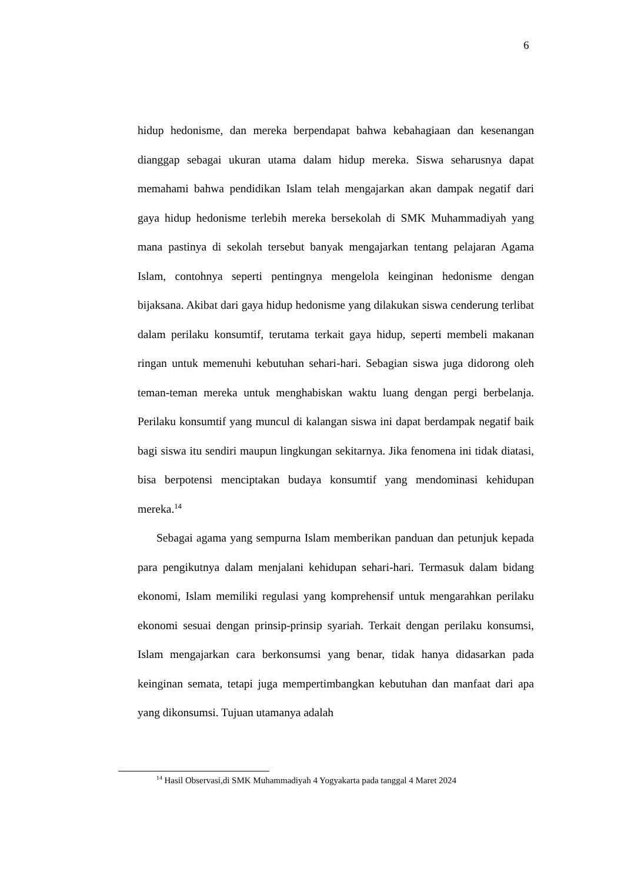6
hidup hedonisme, dan mereka berpendapat bahwa kebahagiaan dan kesenangan dianggap sebagai ukuran utama dalam hidup mereka. Siswa seharusnya dapat memahami bahwa pendidikan Islam telah mengajarkan akan dampak negatif dari gaya hidup hedonisme terlebih mereka bersekolah di SMK Muhammadiyah yang mana pastinya di sekolah tersebut banyak mengajarkan tentang pelajaran Agama Islam, contohnya seperti pentingnya mengelola keinginan hedonisme dengan bijaksana. Akibat dari gaya hidup hedonisme yang dilakukan siswa cenderung terlibat dalam perilaku konsumtif, terutama terkait gaya hidup, seperti membeli makanan ringan untuk memenuhi kebutuhan sehari-hari. Sebagian siswa juga didorong oleh teman-teman mereka untuk menghabiskan waktu luang dengan pergi berbelanja. Perilaku konsumtif yang muncul di kalangan siswa ini dapat berdampak negatif baik bagi siswa itu sendiri maupun lingkungan sekitarnya. Jika fenomena ini tidak diatasi, bisa berpotensi menciptakan budaya konsumtif yang mendominasi kehidupan mereka.<sup>14</sup>
Sebagai agama yang sempurna Islam memberikan panduan dan petunjuk kepada para pengikutnya dalam menjalani kehidupan sehari-hari. Termasuk dalam bidang ekonomi, Islam memiliki regulasi yang komprehensif untuk mengarahkan perilaku ekonomi sesuai dengan prinsip-prinsip syariah. Terkait dengan perilaku konsumsi, Islam mengajarkan cara berkonsumsi yang benar, tidak hanya didasarkan pada keinginan semata, tetapi juga mempertimbangkan kebutuhan dan manfaat dari apa yang dikonsumsi. Tujuan utamanya adalah
<sup>14</sup> Hasil Observasi,di SMK Muhammadiyah 4 Yogyakarta pada tanggal 4 Maret 2024